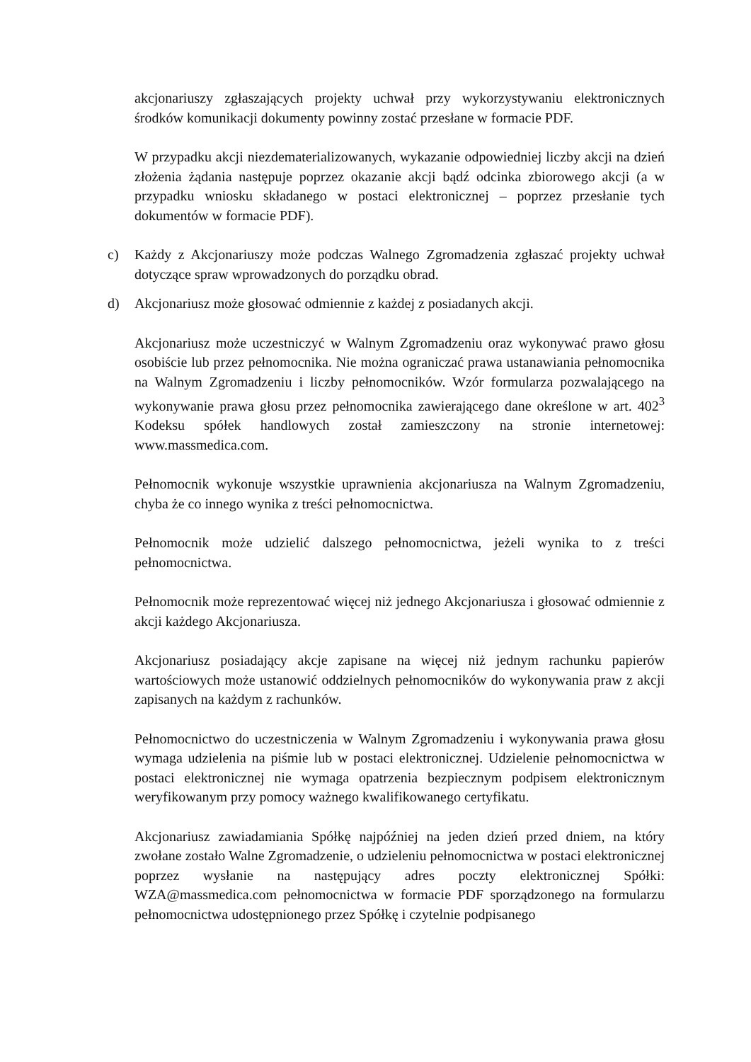akcjonariuszy zgłaszających projekty uchwał przy wykorzystywaniu elektronicznych środków komunikacji dokumenty powinny zostać przesłane w formacie PDF.
W przypadku akcji niezdematerializowanych, wykazanie odpowiedniej liczby akcji na dzień złożenia żądania następuje poprzez okazanie akcji bądź odcinka zbiorowego akcji (a w przypadku wniosku składanego w postaci elektronicznej – poprzez przesłanie tych dokumentów w formacie PDF).
c) Każdy z Akcjonariuszy może podczas Walnego Zgromadzenia zgłaszać projekty uchwał dotyczące spraw wprowadzonych do porządku obrad.
d) Akcjonariusz może głosować odmiennie z każdej z posiadanych akcji.
Akcjonariusz może uczestniczyć w Walnym Zgromadzeniu oraz wykonywać prawo głosu osobiście lub przez pełnomocnika. Nie można ograniczać prawa ustanawiania pełnomocnika na Walnym Zgromadzeniu i liczby pełnomocników. Wzór formularza pozwalającego na wykonywanie prawa głosu przez pełnomocnika zawierającego dane określone w art. 402<sup>3</sup> Kodeksu spółek handlowych został zamieszczony na stronie internetowej: www.massmedica.com.
Pełnomocnik wykonuje wszystkie uprawnienia akcjonariusza na Walnym Zgromadzeniu, chyba że co innego wynika z treści pełnomocnictwa.
Pełnomocnik może udzielić dalszego pełnomocnictwa, jeżeli wynika to z treści pełnomocnictwa.
Pełnomocnik może reprezentować więcej niż jednego Akcjonariusza i głosować odmiennie z akcji każdego Akcjonariusza.
Akcjonariusz posiadający akcje zapisane na więcej niż jednym rachunku papierów wartościowych może ustanowić oddzielnych pełnomocników do wykonywania praw z akcji zapisanych na każdym z rachunków.
Pełnomocnictwo do uczestniczenia w Walnym Zgromadzeniu i wykonywania prawa głosu wymaga udzielenia na piśmie lub w postaci elektronicznej. Udzielenie pełnomocnictwa w postaci elektronicznej nie wymaga opatrzenia bezpiecznym podpisem elektronicznym weryfikowanym przy pomocy ważnego kwalifikowanego certyfikatu.
Akcjonariusz zawiadamiania Spółkę najpóźniej na jeden dzień przed dniem, na który zwołane zostało Walne Zgromadzenie, o udzieleniu pełnomocnictwa w postaci elektronicznej poprzez wysłanie na następujący adres poczty elektronicznej Spółki: WZA@massmedica.com pełnomocnictwa w formacie PDF sporządzonego na formularzu pełnomocnictwa udostępnionego przez Spółkę i czytelnie podpisanego